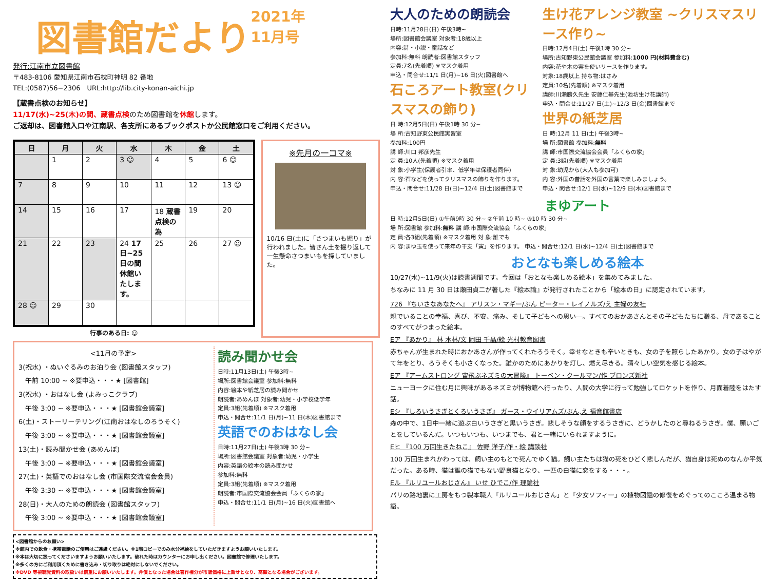図書館だより
2021年
11月号
発行:江南市立図書館
〒483-8106 愛知県江南市石枕町神明 82 番地
TEL:(0587)56−2306　URL:http://lib.city-konan-aichi.jp
【蔵書点検のお知らせ】
11/17(水)~25(木)の間、蔵書点検のため図書館を休館します。
ご返却は、図書館入口や江南駅、各支所にあるブックポストか公民館窓口をご利用ください。
| 日 | 月 | 火 | 水 | 木 | 金 | 土 |
| --- | --- | --- | --- | --- | --- | --- |
| | 1 | 2 | 3 ☺ | 4 | 5 | 6 ☺ |
| 7 | 8 | 9 | 10 | 11 | 12 | 13 ☺ |
| 14 | 15 | 16 | 17 | 18 蔵書点検の為 | 19 | 20 |
| 21 | 22 | 23 | 24 17日~25日の間休館いたします。 | 25 | 26 | 27 ☺ |
| 28 ☺ | 29 | 30 | | | | |
行事のある日: ☺
※先月の一コマ※
10/16 日(土)に「さつまいも掘り」が行われました。皆さん土を掘り返して一生懸命さつまいもを探していました。
<11月の予定>
3(祝水) ・ぬいぐるみのお泊り会 (図書館スタッフ)
　午前 10:00 ~ ※要申込・・・★ [図書館]
3(祝水) ・おはなし会 (よみっこクラブ)
　午後 3:00 ~ ※要申込・・・★ [図書館会議室]
6(土)・ストーリーテリング(江南おはなしのろうそく)
　午後 3:00 ~ ※要申込・・・★ [図書館会議室]
13(土)・読み聞かせ会 (あめんぼ)
　午後 3:00 ~ ※要申込・・・★ [図書館会議室]
27(土)・英語でのおはなし会 (市国際交流協会会員)
　午後 3:30 ~ ※要申込・・・★ [図書館会議室]
28(日)・大人のための朗読会 (図書館スタッフ)
　午後 3:00 ~ ※要申込・・・★ [図書館会議室]
読み聞かせ会
日時:11月13日(土) 午後3時~
場所:図書館会議室 参加料:無料
内容:絵本や紙芝居の読み聞かせ
朗読者:あめんぼ 対象者:幼児・小学校低学年
定員:3組(先着順) ※マスク着用
申込・問合せ:11/1 日(月)~11 日(木)図書館まで
英語でのおはなし会
日時:11月27日(土) 午後3時 30 分~
場所:図書館会議室 対象者:幼児・小学生
内容:英語の絵本の読み聞かせ
参加料:無料
定員:3組(先着順) ※マスク着用
朗読者:市国際交流協会会員「ふくらの家」
申込・問合せ:11/1 日(月)~16 日(火)図書館へ
<図書館からのお願い>
※館内での飲食・携帯電話のご使用はご遠慮ください。※1階ロビーでのみ水分補給をしていただきますようお願いいたします。
※本は大切に扱ってくださいますようお願いいたします。破れた時はカウンターにお申し出ください。図書館で修理いたします。
※多くの方にご利用頂くために書き込み・切り取りは絶対にしないでください。
※DVD 等視聴覚資料の取扱いは慎重にお願いいたします。弁償となった場合は著作権分が市販価格に上乗せとなり、高額となる場合がございます。
大人のための朗読会
日時:11月28日(日) 午後3時~
場所:図書館会議室 対象者:18歳以上
内容:詩・小説・童話など
参加料:無料 朗読者:図書館スタッフ
定員:7名(先着順) ※マスク着用
申込・問合せ:11/1 日(月)~16 日(火)図書館へ
石ころアート教室(クリスマスの飾り)
日 時:12月5日(日) 午後1時 30 分~
場 所:古知野東公民館実習室
参加料:100円
講 師:川口 邦彦先生
定 員:10人(先着順) ※マスク着用
対 象:小学生(保護者引率、低学年は保護者同伴)
内 容:石などを使ってクリスマスの飾りを作ります。
申込・問合せ:11/28 日(日)~12/4 日(土)図書館まで
生け花アレンジ教室 ~クリスマスリース作り~
日時:12月4日(土) 午後1時 30 分~
場所:古知野東公民館会議室 参加料:1000 円(材料費含む)
内容:花や木の実を使いリースを作ります。
対象:18歳以上 持ち物:はさみ
定員:10名(先着順) ※マスク着用
講師:川瀬勝久先生 安藤仁基先生(池坊生け花講師)
申込・問合せ:11/27 日(土)~12/3 日(金)図書館まで
世界の紙芝居
日 時:12月 11 日(土) 午後3時~
場 所:図書館 参加料:無料
講 師:市国際交流協会会員「ふくらの家」
定 員:3組(先着順) ※マスク着用
対 象:幼児から(大人も参加可)
内 容:外国の昔話を外国の言葉で楽しみましょう。
申込・問合せ:12/1 日(水)~12/9 日(木)図書館まで
まゆアート
日 時:12月5日(日) ①午前9時 30 分~ ②午前 10 時~ ③10 時 30 分~
場 所:図書館 参加料:無料 講 師:市国際交流協会「ふくらの家」
定 員:各3組(先着順) ※マスク着用 対 象:誰でも
内 容:まゆ玉を使って来年の干支「寅」を作ります。 申込・問合せ:12/1 日(水)~12/4 日(土)図書館まで
おとなも楽しめる絵本
10/27(水)~11/9(火)は読書週間です。今回は「おとなも楽しめる絵本」を集めてみました。
ちなみに 11 月 30 日は瀬田貞二が著した『絵本論』が発行されたことから「絵本の日」に認定されています。
726 『ちいさなあなたへ』 アリスン・マギー/ぶん ピーター・レイノルズ/え 主婦の友社
親でいることの幸福、喜び、不安、痛み、そして子どもへの思い―。すべてのおかあさんとその子どもたちに贈る、母であることのすべてがつまった絵本。
Eア 『あかり』 林 木林/文 岡田 千晶/絵 光村教育図書
赤ちゃんが生まれた時におかあさんが作ってくれたろうそく。幸せなときも辛いときも、女の子を照らしたあかり。女の子はやがて年をとり、ろうそくも小さくなった。誰かのためにあかりを灯し、燃え尽きる。清々しい空気を感じる絵本。
Eア 『アームストロング 宙飛ぶネズミの大冒険』 トーベン・クールマン/作 ブロンズ新社
ニューヨークに住む月に興味があるネズミが博物館へ行ったり、人間の大学に行って勉強してロケットを作り、月面着陸をはたす話。
Eシ 『しろいうさぎとくろいうさぎ』 ガース・ウイリアムズ/ぶん,え 福音館書店
森の中で、1日中一緒に遊ぶ白いうさぎと黒いうさぎ。悲しそうな顔をするうさぎに、どうかしたのと尋ねるうさぎ。僕、願いごとをしているんだ。いつもいつも、いつまでも、君と一緒にいられますように。
Eヒ 『100 万回生きたねこ』 佐野 洋子/作・絵 講談社
100 万回生まれかわっては、飼い主のもとで死んでゆく猫。飼い主たちは猫の死をひどく悲しんだが、猫自身は死ぬのなんか平気だった。ある時、猫は誰の猫でもない野良猫となり、一匹の白猫に恋をする・・・。
Eル 『ルリユールおじさん』 いせ ひでこ/作 理論社
パリの路地裏に工房をもつ製本職人「ルリユールおじさん」と「少女ソフィー」の植物図鑑の修復をめぐってのこころ温まる物語。